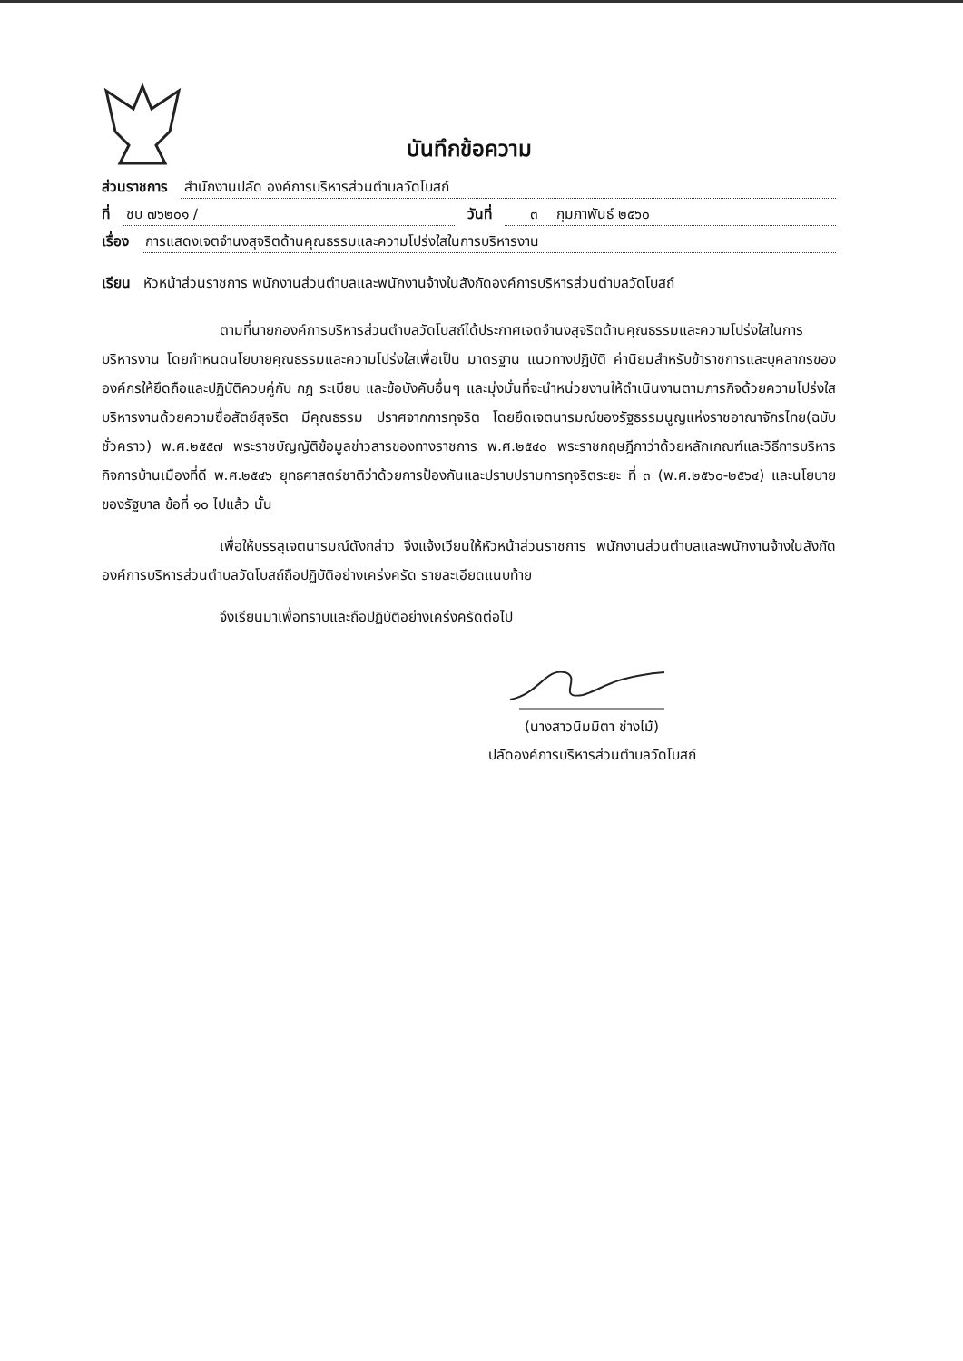บันทึกข้อความ
ส่วนราชการ สำนักงานปลัด องค์การบริหารส่วนตำบลวัดโบสถ์
ที่ ชบ ๗๖๒๐๑ / วันที่ ๓ กุมภาพันธ์ ๒๕๖๐
เรื่อง การแสดงเจตจำนงสุจริตด้านคุณธรรมและความโปร่งใสในการบริหารงาน
เรียน หัวหน้าส่วนราชการ พนักงานส่วนตำบลและพนักงานจ้างในสังกัดองค์การบริหารส่วนตำบลวัดโบสถ์
ตามที่นายกองค์การบริหารส่วนตำบลวัดโบสถ์ได้ประกาศเจตจำนงสุจริตด้านคุณธรรมและความโปร่งใสในการบริหารงาน โดยกำหนดนโยบายคุณธรรมและความโปร่งใสเพื่อเป็น มาตรฐาน แนวทางปฏิบัติ ค่านิยมสำหรับข้าราชการและบุคลากรขององค์กรให้ยึดถือและปฏิบัติควบคู่กับ กฎ ระเบียบ และข้อบังคับอื่นๆ และมุ่งมั่นที่จะนำหน่วยงานให้ดำเนินงานตามภารกิจด้วยความโปร่งใส บริหารงานด้วยความซื่อสัตย์สุจริต มีคุณธรรม ปราศจากการทุจริต โดยยึดเจตนารมณ์ของรัฐธรรมนูญแห่งราชอาณาจักรไทย(ฉบับชั่วคราว) พ.ศ.๒๕๕๗ พระราชบัญญัติข้อมูลข่าวสารของทางราชการ พ.ศ.๒๕๔๐ พระราชกฤษฎีกาว่าด้วยหลักเกณฑ์และวิธีการบริหารกิจการบ้านเมืองที่ดี พ.ศ.๒๕๔๖ ยุทธศาสตร์ชาติว่าด้วยการป้องกันและปราบปรามการทุจริตระยะ ที่ ๓ (พ.ศ.๒๕๖๐-๒๕๖๔) และนโยบายของรัฐบาล ข้อที่ ๑๐ ไปแล้ว นั้น
เพื่อให้บรรลุเจตนารมณ์ดังกล่าว จึงแจ้งเวียนให้หัวหน้าส่วนราชการ พนักงานส่วนตำบลและพนักงานจ้างในสังกัดองค์การบริหารส่วนตำบลวัดโบสถ์ถือปฏิบัติอย่างเคร่งครัด รายละเอียดแนบท้าย
จึงเรียนมาเพื่อทราบและถือปฏิบัติอย่างเคร่งครัดต่อไป
(นางสาวนิมมิตา ช่างไม้)
ปลัดองค์การบริหารส่วนตำบลวัดโบสถ์